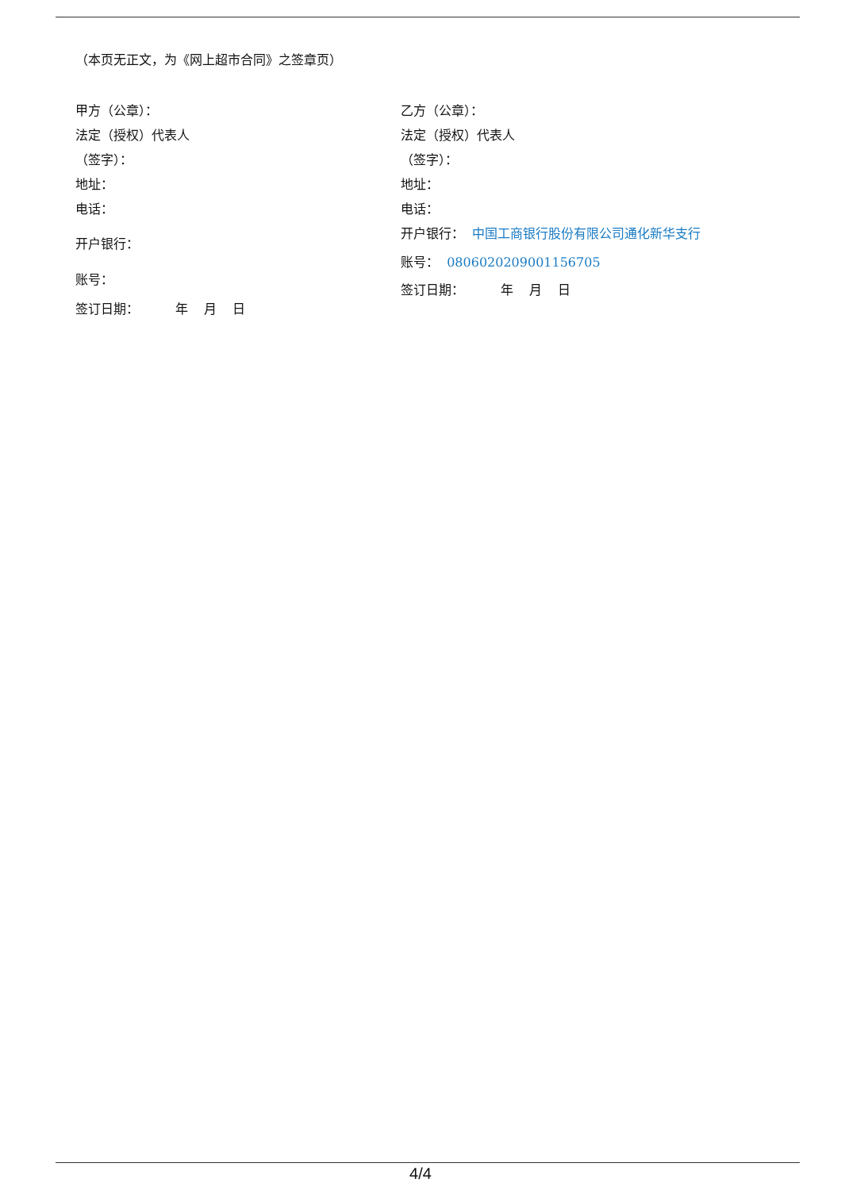（本页无正文，为《网上超市合同》之签章页）
甲方（公章）：
法定（授权）代表人
（签字）：
地址：
电话：
开户银行：
账号：
签订日期： 年 月 日
乙方（公章）：
法定（授权）代表人
（签字）：
地址：
电话：
开户银行： 中国工商银行股份有限公司通化新华支行
账号： 0806020209001156705
签订日期： 年 月 日
4/4